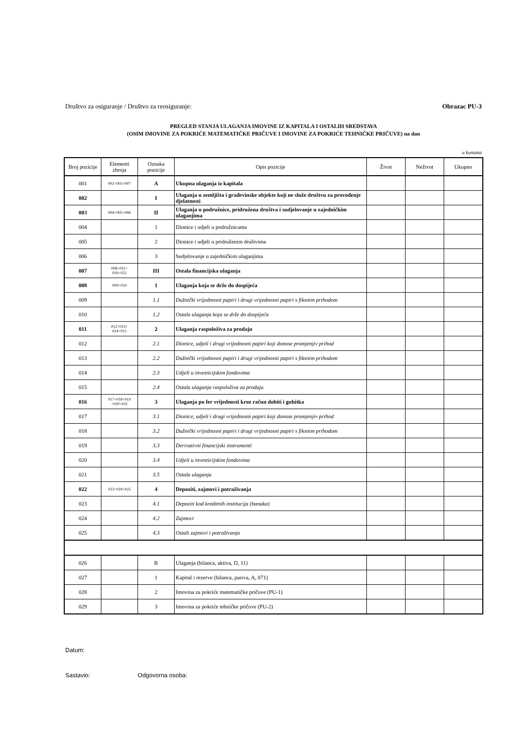Društvo za osiguranje / Društvo za reosiguranje: Obrazac PU-3
PREGLED STANJA ULAGANJA IMOVINE IZ KAPITALA I OSTALIH SREDSTAVA
(OSIM IMOVINE ZA POKRIĆE MATEMATIČKE PRIČUVE I IMOVINE ZA POKRIĆE TEHNIČKE PRIČUVE) na dan
u kunama
| Broj pozicije | Elementi zbroja | Oznaka pozicije | Opis pozicije | Život | Neživot | Ukupno |
| --- | --- | --- | --- | --- | --- | --- |
| 001 | 002+003+007 | A | Ukupna ulaganja iz kapitala | | | |
| 002 | | I | Ulaganja u zemljišta i građevinske objekte koji ne služe društvu za provođenje djelatnosti | | | |
| 003 | 004+005+006 | II | Ulaganja u podružnice, pridružena društva i sudjelovanje u zajedničkim ulaganjima | | | |
| 004 | | 1 | Dionice i udjeli u podružnicama | | | |
| 005 | | 2 | Dionice i udjeli u pridruženim društvima | | | |
| 006 | | 3 | Sudjelovanje u zajedničkim ulaganjima | | | |
| 007 | 008+011+ 016+022 | III | Ostala financijska ulaganja | | | |
| 008 | 009+010 | 1 | Ulaganja koja se drže do dospijeća | | | |
| 009 | | 1.1 | Dužnički vrijednosni papiri i drugi vrijednosni papiri s fiksnim prihodom | | | |
| 010 | | 1.2 | Ostala ulaganja koja se drže do dospijeća | | | |
| 011 | 012+013+ 014+015 | 2 | Ulaganja raspoloživa za prodaju | | | |
| 012 | | 2.1 | Dionice, udjeli i drugi vrijednosni papiri koji donose promjenjiv prihod | | | |
| 013 | | 2.2 | Dužnički vrijednosni papiri i drugi vrijednosni papiri s fiksnim prihodom | | | |
| 014 | | 2.3 | Udjeli u investicijskim fondovima | | | |
| 015 | | 2.4 | Ostala ulaganja raspoloživa za prodaju | | | |
| 016 | 017+018+019 +020+021 | 3 | Ulaganja po fer vrijednosti kroz račun dobiti i gubitka | | | |
| 017 | | 3.1 | Dionice, udjeli i drugi vrijednosni papiri koji donose promjenjiv prihod | | | |
| 018 | | 3.2 | Dužnički vrijednosni papiri i drugi vrijednosni papiri s fiksnim prihodom | | | |
| 019 | | 3.3 | Derivativni financijski instrumenti | | | |
| 020 | | 3.4 | Udjeli u investicijskim fondovima | | | |
| 021 | | 3.5 | Ostala ulaganja | | | |
| 022 | 023+024+025 | 4 | Depoziti, zajmovi i potraživanja | | | |
| 023 | | 4.1 | Depoziti kod kreditnih institucija (banaka) | | | |
| 024 | | 4.2 | Zajmovi | | | |
| 025 | | 4.3 | Ostali zajmovi i potraživanja | | | |
| 026 | | B | Ulaganja (bilanca, aktiva, D, 11) | | | |
| 027 | | 1 | Kapital i rezerve (bilanca, pasiva, A, 071) | | | |
| 028 | | 2 | Imovina za pokriće matematičke pričuve (PU-1) | | | |
| 029 | | 3 | Imovina za pokriće tehničke pričuve (PU-2) | | | |
Datum:
Sastavio: Odgovorna osoba: